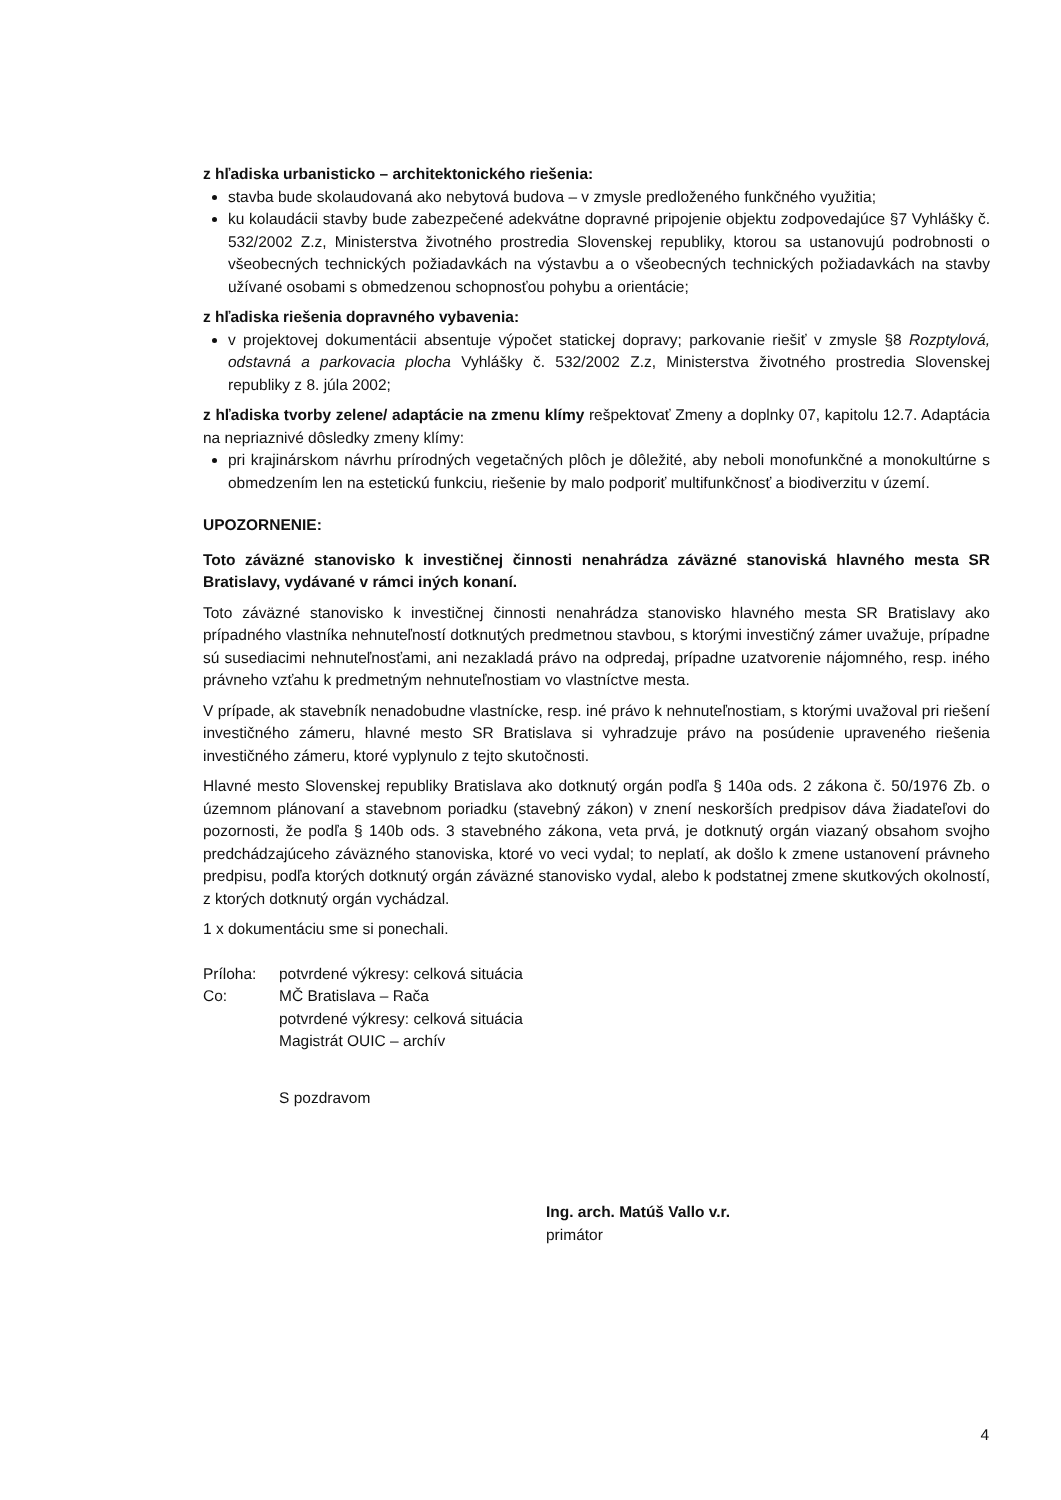z hľadiska urbanisticko – architektonického riešenia:
stavba bude skolaudovaná ako nebytová budova – v zmysle predloženého funkčného využitia;
ku kolaudácii stavby bude zabezpečené adekvátne dopravné pripojenie objektu zodpovedajúce §7 Vyhlášky č. 532/2002 Z.z, Ministerstva životného prostredia Slovenskej republiky, ktorou sa ustanovujú podrobnosti o všeobecných technických požiadavkách na výstavbu a o všeobecných technických požiadavkách na stavby užívané osobami s obmedzenou schopnosťou pohybu a orientácie;
z hľadiska riešenia dopravného vybavenia:
v projektovej dokumentácii absentuje výpočet statickej dopravy; parkovanie riešiť v zmysle §8 Rozptylová, odstavná a parkovacia plocha Vyhlášky č. 532/2002 Z.z, Ministerstva životného prostredia Slovenskej republiky z 8. júla 2002;
z hľadiska tvorby zelene/ adaptácie na zmenu klímy rešpektovať Zmeny a doplnky 07, kapitolu 12.7. Adaptácia na nepriaznivé dôsledky zmeny klímy:
pri krajinárskom návrhu prírodných vegetačných plôch je dôležité, aby neboli monofunkčné a monokultúrne s obmedzením len na estetickú funkciu, riešenie by malo podporiť multifunkčnosť a biodiverzitu v území.
UPOZORNENIE:
Toto záväzné stanovisko k investičnej činnosti nenahrádza záväzné stanoviská hlavného mesta SR Bratislavy, vydávané v rámci iných konaní.
Toto záväzné stanovisko k investičnej činnosti nenahrádza stanovisko hlavného mesta SR Bratislavy ako prípadného vlastníka nehnuteľností dotknutých predmetnou stavbou, s ktorými investičný zámer uvažuje, prípadne sú susediacimi nehnuteľnosťami, ani nezakladá právo na odpredaj, prípadne uzatvorenie nájomného, resp. iného právneho vzťahu k predmetným nehnuteľnostiam vo vlastníctve mesta.
V prípade, ak stavebník nenadobudne vlastnícke, resp. iné právo k nehnuteľnostiam, s ktorými uvažoval pri riešení investičného zámeru, hlavné mesto SR Bratislava si vyhradzuje právo na posúdenie upraveného riešenia investičného zámeru, ktoré vyplynulo z tejto skutočnosti.
Hlavné mesto Slovenskej republiky Bratislava ako dotknutý orgán podľa § 140a ods. 2 zákona č. 50/1976 Zb. o územnom plánovaní a stavebnom poriadku (stavebný zákon) v znení neskorších predpisov dáva žiadateľovi do pozornosti, že podľa § 140b ods. 3 stavebného zákona, veta prvá, je dotknutý orgán viazaný obsahom svojho predchádzajúceho záväzného stanoviska, ktoré vo veci vydal; to neplatí, ak došlo k zmene ustanovení právneho predpisu, podľa ktorých dotknutý orgán záväzné stanovisko vydal, alebo k podstatnej zmene skutkových okolností, z ktorých dotknutý orgán vychádzal.
1 x dokumentáciu sme si ponechali.
Príloha: potvrdené výkresy: celková situácia
Co: MČ Bratislava – Rača
potvrdené výkresy: celková situácia
Magistrát OUIC – archív
S pozdravom
Ing. arch. Matúš Vallo v.r.
primátor
4